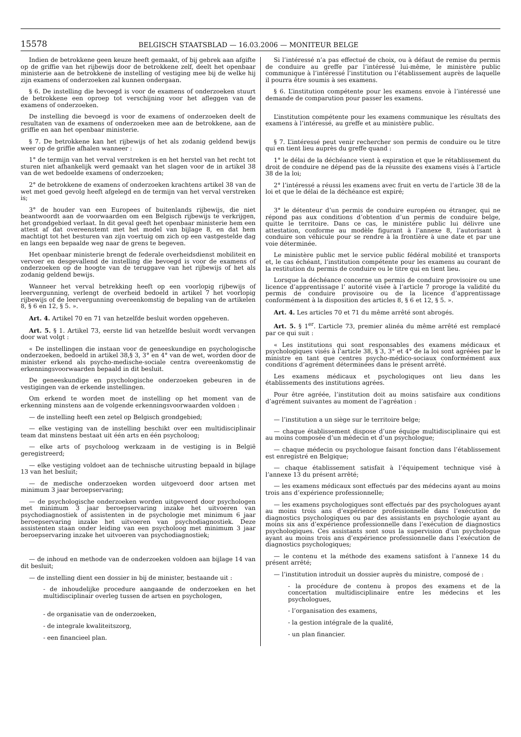15578 BELGISCH STAATSBLAD — 16.03.2006 — MONITEUR BELGE
Indien de betrokkene geen keuze heeft gemaakt, of bij gebrek aan afgifte op de griffie van het rijbewijs door de betrokkene zelf, deelt het openbaar ministerie aan de betrokkene de instelling of vestiging mee bij de welke hij zijn examens of onderzoeken zal kunnen ondergaan.
§ 6. De instelling die bevoegd is voor de examens of onderzoeken stuurt de betrokkene een oproep tot verschijning voor het afleggen van de examens of onderzoeken.
De instelling die bevoegd is voor de examens of onderzoeken deelt de resultaten van de examens of onderzoeken mee aan de betrokkene, aan de griffie en aan het openbaar ministerie.
§ 7. De betrokkene kan het rijbewijs of het als zodanig geldend bewijs weer op de griffie afhalen wanneer :
1° de termijn van het verval verstreken is en het herstel van het recht tot sturen niet afhankelijk werd gemaakt van het slagen voor de in artikel 38 van de wet bedoelde examens of onderzoeken;
2° de betrokkene de examens of onderzoeken krachtens artikel 38 van de wet met goed gevolg heeft afgelegd en de termijn van het verval verstreken is;
3° de houder van een Europees of buitenlands rijbewijs, die niet beantwoordt aan de voorwaarden om een Belgisch rijbewijs te verkrijgen, het grondgebied verlaat. In dit geval geeft het openbaar ministerie hem een attest af dat overeenstemt met het model van bijlage 8, en dat hem machtigt tot het besturen van zijn voertuig om zich op een vastgestelde dag en langs een bepaalde weg naar de grens te begeven.
Het openbaar ministerie brengt de federale overheidsdienst mobiliteit en vervoer en desgevallend de instelling die bevoegd is voor de examens of onderzoeken op de hoogte van de teruggave van het rijbewijs of het als zodanig geldend bewijs.
Wanneer het verval betrekking heeft op een voorlopig rijbewijs of leervergunning, verlengt de overheid bedoeld in artikel 7 het voorlopig rijbewijs of de leervergunning overeenkomstig de bepaling van de artikelen 8, § 6 en 12, § 5. ».
Art. 4. Artikel 70 en 71 van hetzelfde besluit worden opgeheven.
Art. 5. § 1. Artikel 73, eerste lid van hetzelfde besluit wordt vervangen door wat volgt :
« De instellingen die instaan voor de geneeskundige en psychologische onderzoeken, bedoeld in artikel 38,§ 3, 3° en 4° van de wet, worden door de minister erkend als psycho-medische-sociale centra overeenkomstig de erkenningsvoorwaarden bepaald in dit besluit.
De geneeskundige en psychologische onderzoeken gebeuren in de vestigingen van de erkende instellingen.
Om erkend te worden moet de instelling op het moment van de erkenning minstens aan de volgende erkenningsvoorwaarden voldoen :
— de instelling heeft een zetel op Belgisch grondgebied;
— elke vestiging van de instelling beschikt over een multidisciplinair team dat minstens bestaat uit één arts en één psycholoog;
— elke arts of psycholoog werkzaam in de vestiging is in België geregistreerd;
— elke vestiging voldoet aan de technische uitrusting bepaald in bijlage 13 van het besluit;
— de medische onderzoeken worden uitgevoerd door artsen met minimum 3 jaar beroepservaring;
— de psychologische onderzoeken worden uitgevoerd door psychologen met minimum 3 jaar beroepservaring inzake het uitvoeren van psychodiagnostiek of assistenten in de psychologie met minimum 6 jaar beroepservaring inzake het uitvoeren van psychodiagnostiek. Deze assistenten staan onder leiding van een psycholoog met minimum 3 jaar beroepservaring inzake het uitvoeren van psychodiagnostiek;
— de inhoud en methode van de onderzoeken voldoen aan bijlage 14 van dit besluit;
— de instelling dient een dossier in bij de minister, bestaande uit :
- de inhoudelijke procedure aangaande de onderzoeken en het multidisciplinair overleg tussen de artsen en psychologen,
- de organisatie van de onderzoeken,
- de integrale kwaliteitszorg,
- een financieel plan.
Si l’intéressé n’a pas effectué de choix, ou à défaut de remise du permis de conduire au greffe par l’intéressé lui-même, le ministère public communique à l’intéressé l’institution ou l’établissement auprès de laquelle il pourra être soumis à ses examens.
§ 6. L’institution compétente pour les examens envoie à l’intéressé une demande de comparution pour passer les examens.
L’institution compétente pour les examens communique les résultats des examens à l’intéressé, au greffe et au ministère public.
§ 7. L’intéressé peut venir rechercher son permis de conduire ou le titre qui en tient lieu auprès du greffe quand :
1° le délai de la déchéance vient à expiration et que le rétablissement du droit de conduire ne dépend pas de la réussite des examens visés à l’article 38 de la loi;
2° l’intéressé a réussi les examens avec fruit en vertu de l’article 38 de la loi et que le délai de la déchéance est expiré;
3° le détenteur d’un permis de conduire européen ou étranger, qui ne répond pas aux conditions d’obtention d’un permis de conduire belge, quitte le territoire. Dans ce cas, le ministère public lui délivre une attestation, conforme au modèle figurant à l’annexe 8, l’autorisant à conduire son véhicule pour se rendre à la frontière à une date et par une voie déterminée.
Le ministère public met le service public fédéral mobilité et transports et, le cas échéant, l’institution compétente pour les examens au courant de la restitution du permis de conduire ou le titre qui en tient lieu.
Lorsque la déchéance concerne un permis de conduire provisoire ou une licence d’apprentissage l’ autorité visée à l’article 7 proroge la validité du permis de conduire provisoire ou de la licence d’apprentissage conformément à la disposition des articles 8, § 6 et 12, § 5. ».
Art. 4. Les articles 70 et 71 du même arrêté sont abrogés.
Art. 5. § 1<sup>er</sup>. L’article 73, premier alinéa du même arrêté est remplacé par ce qui suit :
« Les institutions qui sont responsables des examens médicaux et psychologiques visés à l’article 38, § 3, 3° et 4° de la loi sont agréées par le ministre en tant que centres psycho-médico-sociaux conformément aux conditions d’agrément déterminées dans le présent arrêté.
Les examens médicaux et psychologiques ont lieu dans les établissements des institutions agrées.
Pour être agréée, l’institution doit au moins satisfaire aux conditions d’agrément suivantes au moment de l’agréation :
— l’institution a un siège sur le territoire belge;
— chaque établissement dispose d’une équipe multidisciplinaire qui est au moins composée d’un médecin et d’un psychologue;
— chaque médecin ou psychologue faisant fonction dans l’établissement est enregistré en Belgique;
— chaque établissement satisfait à l’équipement technique visé à l’annexe 13 du présent arrêté;
— les examens médicaux sont effectués par des médecins ayant au moins trois ans d’expérience professionnelle;
— les examens psychologiques sont effectués par des psychologues ayant au moins trois ans d’expérience professionnelle dans l’exécution de diagnostics psychologiques ou par des assistants en psychologie ayant au moins six ans d’expérience professionnelle dans l’exécution de diagnostics psychologiques. Ces assistants sont sous la supervision d’un psychologue ayant au moins trois ans d’expérience professionnelle dans l’exécution de diagnostics psychologiques;
— le contenu et la méthode des examens satisfont à l’annexe 14 du présent arrêté;
— l’institution introduit un dossier auprès du ministre, composé de :
- la procédure de contenu à propos des examens et de la concertation multidisciplinaire entre les médecins et les psychologues,
- l’organisation des examens,
- la gestion intégrale de la qualité,
- un plan financier.